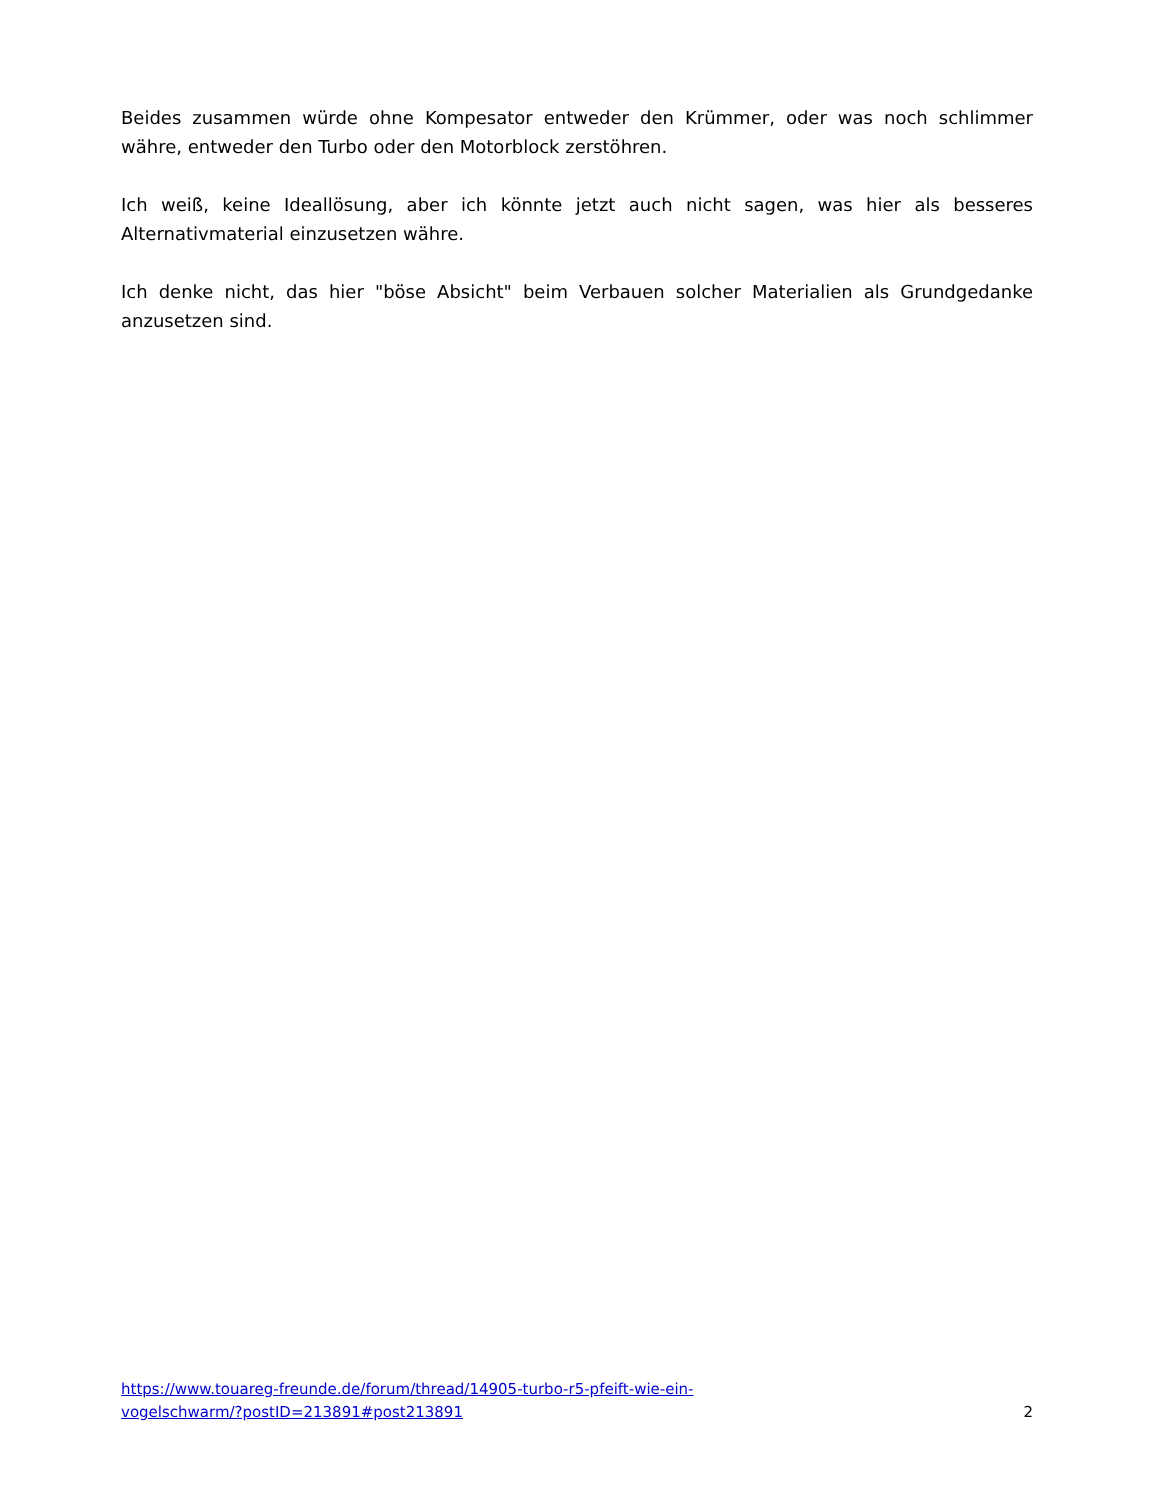Beides zusammen würde ohne Kompesator entweder den Krümmer, oder was noch schlimmer währe, entweder den Turbo oder den Motorblock zerstöhren.
Ich weiß, keine Ideallösung, aber ich könnte jetzt auch nicht sagen, was hier als besseres Alternativmaterial einzusetzen währe.
Ich denke nicht, das hier "böse Absicht" beim Verbauen solcher Materialien als Grundgedanke anzusetzen sind.
https://www.touareg-freunde.de/forum/thread/14905-turbo-r5-pfeift-wie-ein-
vogelschwarm/?postID=213891#post213891 2